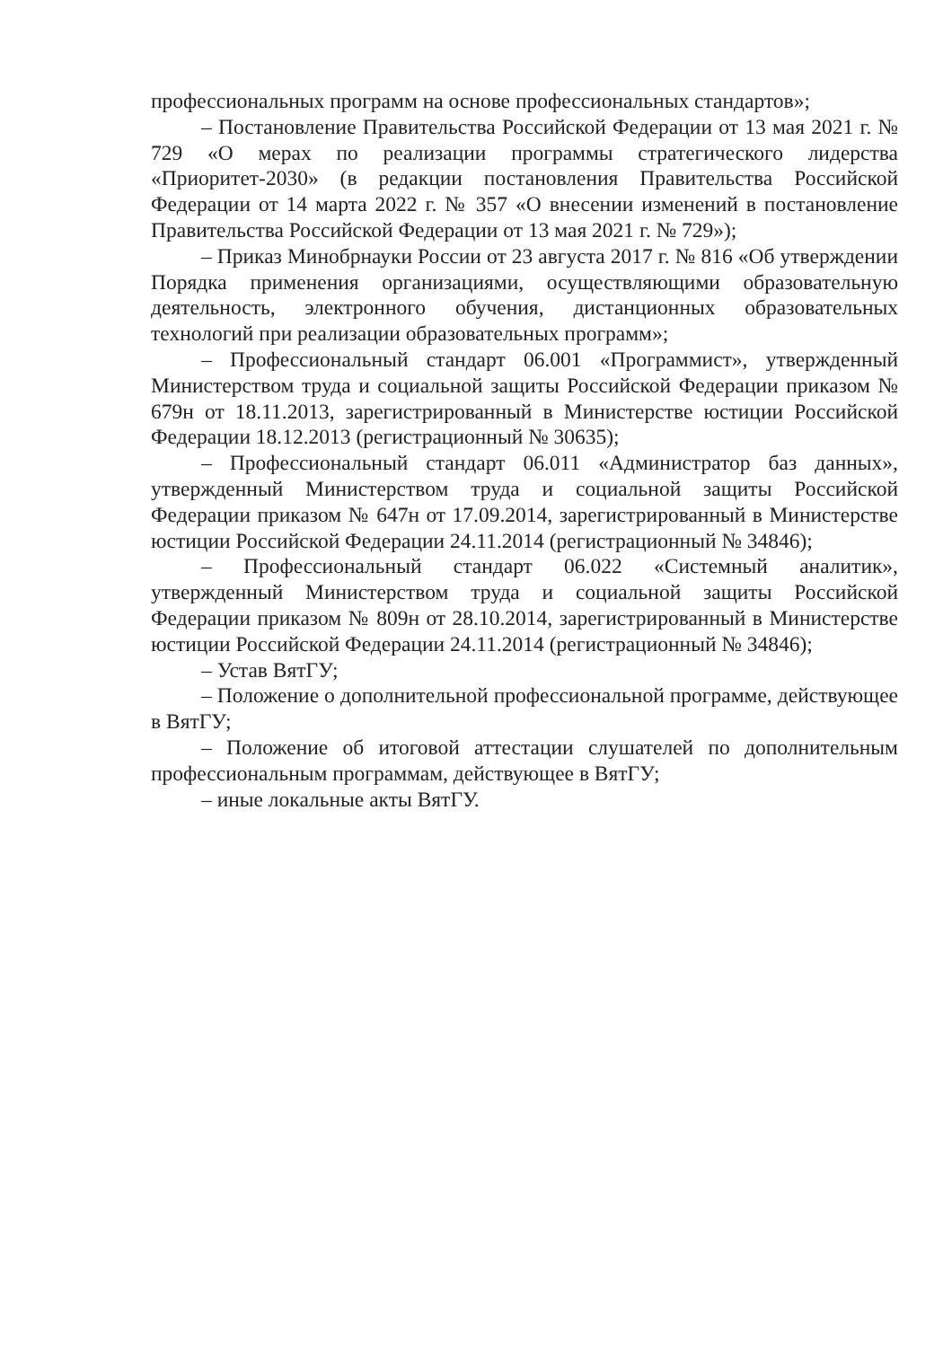профессиональных программ на основе профессиональных стандартов»;
– Постановление Правительства Российской Федерации от 13 мая 2021 г. № 729 «О мерах по реализации программы стратегического лидерства «Приоритет-2030» (в редакции постановления Правительства Российской Федерации от 14 марта 2022 г. № 357 «О внесении изменений в постановление Правительства Российской Федерации от 13 мая 2021 г. № 729»);
– Приказ Минобрнауки России от 23 августа 2017 г. № 816 «Об утверждении Порядка применения организациями, осуществляющими образовательную деятельность, электронного обучения, дистанционных образовательных технологий при реализации образовательных программ»;
– Профессиональный стандарт 06.001 «Программист», утвержденный Министерством труда и социальной защиты Российской Федерации приказом № 679н от 18.11.2013, зарегистрированный в Министерстве юстиции Российской Федерации 18.12.2013 (регистрационный № 30635);
– Профессиональный стандарт 06.011 «Администратор баз данных», утвержденный Министерством труда и социальной защиты Российской Федерации приказом № 647н от 17.09.2014, зарегистрированный в Министерстве юстиции Российской Федерации 24.11.2014 (регистрационный № 34846);
– Профессиональный стандарт 06.022 «Системный аналитик», утвержденный Министерством труда и социальной защиты Российской Федерации приказом № 809н от 28.10.2014, зарегистрированный в Министерстве юстиции Российской Федерации 24.11.2014 (регистрационный № 34846);
– Устав ВятГУ;
– Положение о дополнительной профессиональной программе, действующее в ВятГУ;
– Положение об итоговой аттестации слушателей по дополнительным профессиональным программам, действующее в ВятГУ;
– иные локальные акты ВятГУ.